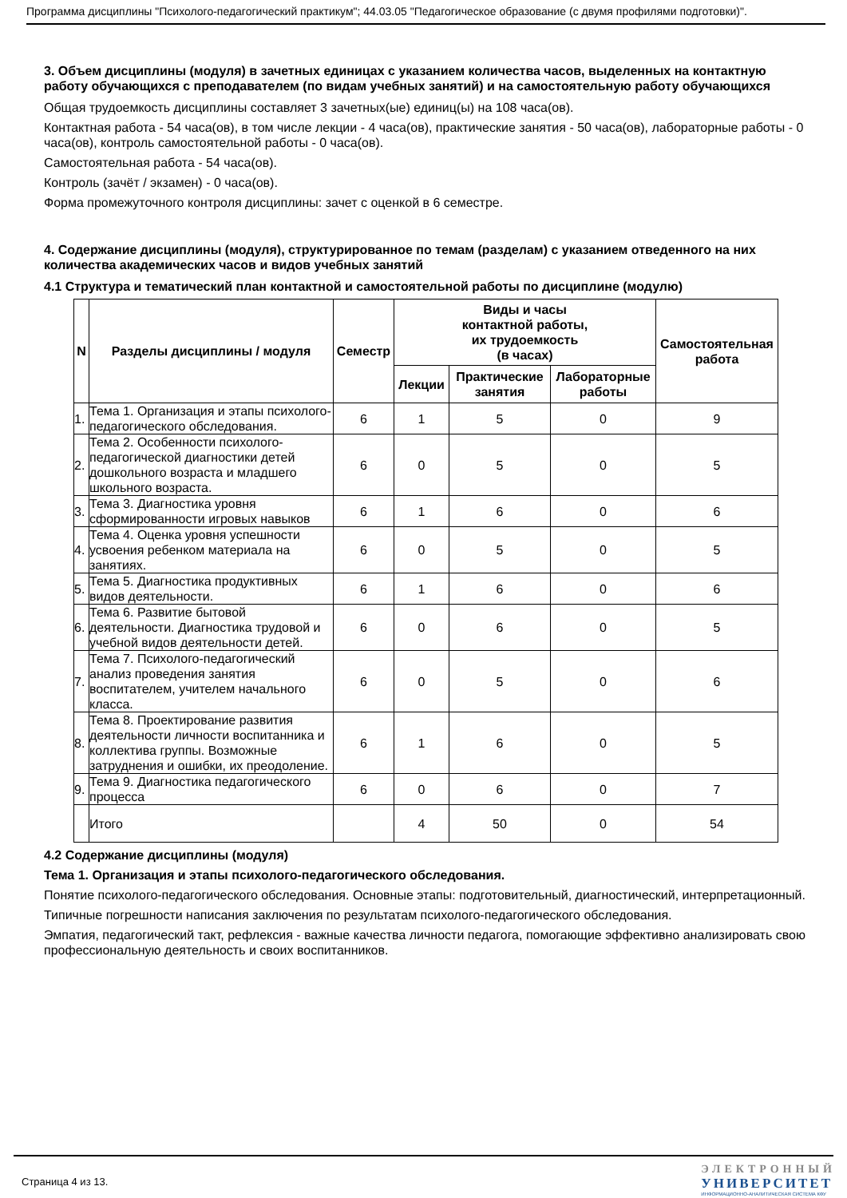Программа дисциплины "Психолого-педагогический практикум"; 44.03.05 "Педагогическое образование (с двумя профилями подготовки)".
3. Объем дисциплины (модуля) в зачетных единицах с указанием количества часов, выделенных на контактную работу обучающихся с преподавателем (по видам учебных занятий) и на самостоятельную работу обучающихся
Общая трудоемкость дисциплины составляет 3 зачетных(ые) единиц(ы) на 108 часа(ов).
Контактная работа - 54 часа(ов), в том числе лекции - 4 часа(ов), практические занятия - 50 часа(ов), лабораторные работы - 0 часа(ов), контроль самостоятельной работы - 0 часа(ов).
Самостоятельная работа - 54 часа(ов).
Контроль (зачёт / экзамен) - 0 часа(ов).
Форма промежуточного контроля дисциплины: зачет с оценкой в 6 семестре.
4. Содержание дисциплины (модуля), структурированное по темам (разделам) с указанием отведенного на них количества академических часов и видов учебных занятий
4.1 Структура и тематический план контактной и самостоятельной работы по дисциплине (модулю)
| N | Разделы дисциплины / модуля | Семестр | Виды и часы контактной работы, их трудоемкость (в часах) | | | Самостоятельная работа |
| --- | --- | --- | --- | --- | --- | --- |
| | | | Лекции | Практические занятия | Лабораторные работы | |
| 1. | Тема 1. Организация и этапы психолого-педагогического обследования. | 6 | 1 | 5 | 0 | 9 |
| 2. | Тема 2. Особенности психолого-педагогической диагностики детей дошкольного возраста и младшего школьного возраста. | 6 | 0 | 5 | 0 | 5 |
| 3. | Тема 3. Диагностика уровня сформированности игровых навыков | 6 | 1 | 6 | 0 | 6 |
| 4. | Тема 4. Оценка уровня успешности усвоения ребенком материала на занятиях. | 6 | 0 | 5 | 0 | 5 |
| 5. | Тема 5. Диагностика продуктивных видов деятельности. | 6 | 1 | 6 | 0 | 6 |
| 6. | Тема 6. Развитие бытовой деятельности. Диагностика трудовой и учебной видов деятельности детей. | 6 | 0 | 6 | 0 | 5 |
| 7. | Тема 7. Психолого-педагогический анализ проведения занятия воспитателем, учителем начального класса. | 6 | 0 | 5 | 0 | 6 |
| 8. | Тема 8. Проектирование развития деятельности личности воспитанника и коллектива группы. Возможные затруднения и ошибки, их преодоление. | 6 | 1 | 6 | 0 | 5 |
| 9. | Тема 9. Диагностика педагогического процесса | 6 | 0 | 6 | 0 | 7 |
| | Итого | | 4 | 50 | 0 | 54 |
4.2 Содержание дисциплины (модуля)
Тема 1. Организация и этапы психолого-педагогического обследования.
Понятие психолого-педагогического обследования. Основные этапы: подготовительный, диагностический, интерпретационный.
Типичные погрешности написания заключения по результатам психолого-педагогического обследования.
Эмпатия, педагогический такт, рефлексия - важные качества личности педагога, помогающие эффективно анализировать свою профессиональную деятельность и своих воспитанников.
Страница 4 из 13.
ЭЛЕКТРОННЫЙ
УНИВЕРСИТЕТ
ИНФОРМАЦИОННО-АНАЛИТИЧЕСКАЯ СИСТЕМА КФУ